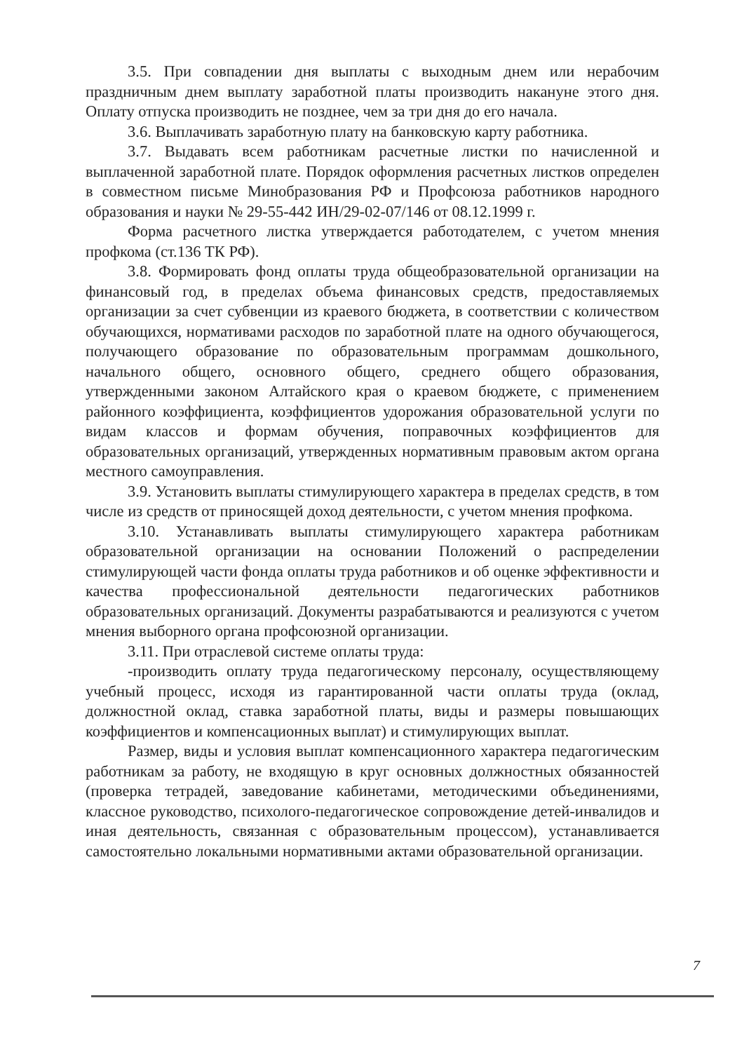3.5. При совпадении дня выплаты с выходным днем или нерабочим праздничным днем выплату заработной платы производить накануне этого дня. Оплату отпуска производить не позднее, чем за три дня до его начала.
3.6. Выплачивать заработную плату на банковскую карту работника.
3.7. Выдавать всем работникам расчетные листки по начисленной и выплаченной заработной плате. Порядок оформления расчетных листков определен в совместном письме Минобразования РФ и Профсоюза работников народного образования и науки № 29-55-442 ИН/29-02-07/146 от 08.12.1999 г.
Форма расчетного листка утверждается работодателем, с учетом мнения профкома (ст.136 ТК РФ).
3.8. Формировать фонд оплаты труда общеобразовательной организации на финансовый год, в пределах объема финансовых средств, предоставляемых организации за счет субвенции из краевого бюджета, в соответствии с количеством обучающихся, нормативами расходов по заработной плате на одного обучающегося, получающего образование по образовательным программам дошкольного, начального общего, основного общего, среднего общего образования, утвержденными законом Алтайского края о краевом бюджете, с применением районного коэффициента, коэффициентов удорожания образовательной услуги по видам классов и формам обучения, поправочных коэффициентов для образовательных организаций, утвержденных нормативным правовым актом органа местного самоуправления.
3.9. Установить выплаты стимулирующего характера в пределах средств, в том числе из средств от приносящей доход деятельности, с учетом мнения профкома.
3.10. Устанавливать выплаты стимулирующего характера работникам образовательной организации на основании Положений о распределении стимулирующей части фонда оплаты труда работников и об оценке эффективности и качества профессиональной деятельности педагогических работников образовательных организаций. Документы разрабатываются и реализуются с учетом мнения выборного органа профсоюзной организации.
3.11. При отраслевой системе оплаты труда:
-производить оплату труда педагогическому персоналу, осуществляющему учебный процесс, исходя из гарантированной части оплаты труда (оклад, должностной оклад, ставка заработной платы, виды и размеры повышающих коэффициентов и компенсационных выплат) и стимулирующих выплат.
Размер, виды и условия выплат компенсационного характера педагогическим работникам за работу, не входящую в круг основных должностных обязанностей (проверка тетрадей, заведование кабинетами, методическими объединениями, классное руководство, психолого-педагогическое сопровождение детей-инвалидов и иная деятельность, связанная с образовательным процессом), устанавливается самостоятельно локальными нормативными актами образовательной организации.
7